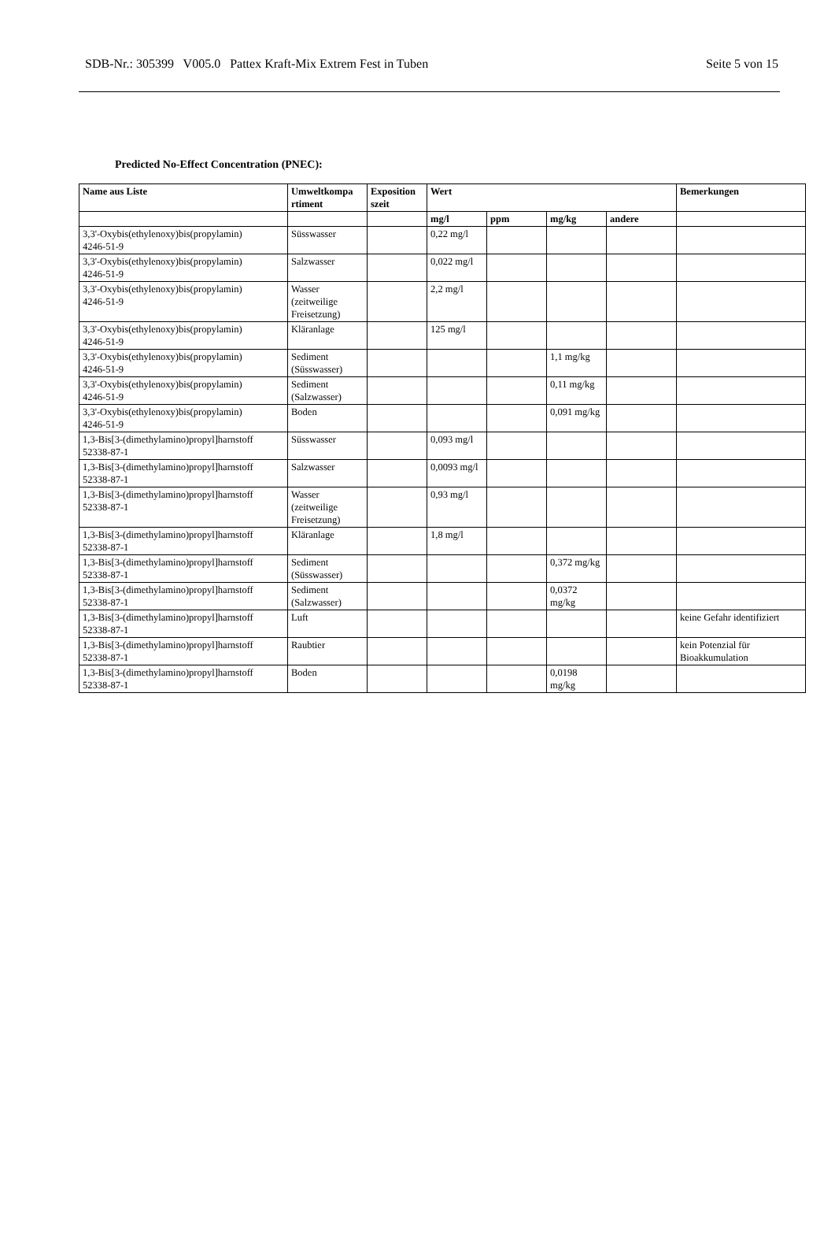SDB-Nr.: 305399 V005.0 Pattex Kraft-Mix Extrem Fest in Tuben Seite 5 von 15
Predicted No-Effect Concentration (PNEC):
| Name aus Liste | Umweltkompa rtiment | Exposition szeit | Wert | | | | Bemerkungen |
| --- | --- | --- | --- | --- | --- | --- | --- |
| | | | mg/l | ppm | mg/kg | andere | |
| 3,3'-Oxybis(ethylenoxy)bis(propylamin) 4246-51-9 | Süsswasser | | 0,22 mg/l | | | | |
| 3,3'-Oxybis(ethylenoxy)bis(propylamin) 4246-51-9 | Salzwasser | | 0,022 mg/l | | | | |
| 3,3'-Oxybis(ethylenoxy)bis(propylamin) 4246-51-9 | Wasser (zeitweilige Freisetzung) | | 2,2 mg/l | | | | |
| 3,3'-Oxybis(ethylenoxy)bis(propylamin) 4246-51-9 | Kläranlage | | 125 mg/l | | | | |
| 3,3'-Oxybis(ethylenoxy)bis(propylamin) 4246-51-9 | Sediment (Süsswasser) | | | | 1,1 mg/kg | | |
| 3,3'-Oxybis(ethylenoxy)bis(propylamin) 4246-51-9 | Sediment (Salzwasser) | | | | 0,11 mg/kg | | |
| 3,3'-Oxybis(ethylenoxy)bis(propylamin) 4246-51-9 | Boden | | | | 0,091 mg/kg | | |
| 1,3-Bis[3-(dimethylamino)propyl]harnstoff 52338-87-1 | Süsswasser | | 0,093 mg/l | | | | |
| 1,3-Bis[3-(dimethylamino)propyl]harnstoff 52338-87-1 | Salzwasser | | 0,0093 mg/l | | | | |
| 1,3-Bis[3-(dimethylamino)propyl]harnstoff 52338-87-1 | Wasser (zeitweilige Freisetzung) | | 0,93 mg/l | | | | |
| 1,3-Bis[3-(dimethylamino)propyl]harnstoff 52338-87-1 | Kläranlage | | 1,8 mg/l | | | | |
| 1,3-Bis[3-(dimethylamino)propyl]harnstoff 52338-87-1 | Sediment (Süsswasser) | | | | 0,372 mg/kg | | |
| 1,3-Bis[3-(dimethylamino)propyl]harnstoff 52338-87-1 | Sediment (Salzwasser) | | | | 0,0372 mg/kg | | |
| 1,3-Bis[3-(dimethylamino)propyl]harnstoff 52338-87-1 | Luft | | | | | | keine Gefahr identifiziert |
| 1,3-Bis[3-(dimethylamino)propyl]harnstoff 52338-87-1 | Raubtier | | | | | | kein Potenzial für Bioakkumulation |
| 1,3-Bis[3-(dimethylamino)propyl]harnstoff 52338-87-1 | Boden | | | | 0,0198 mg/kg | | |